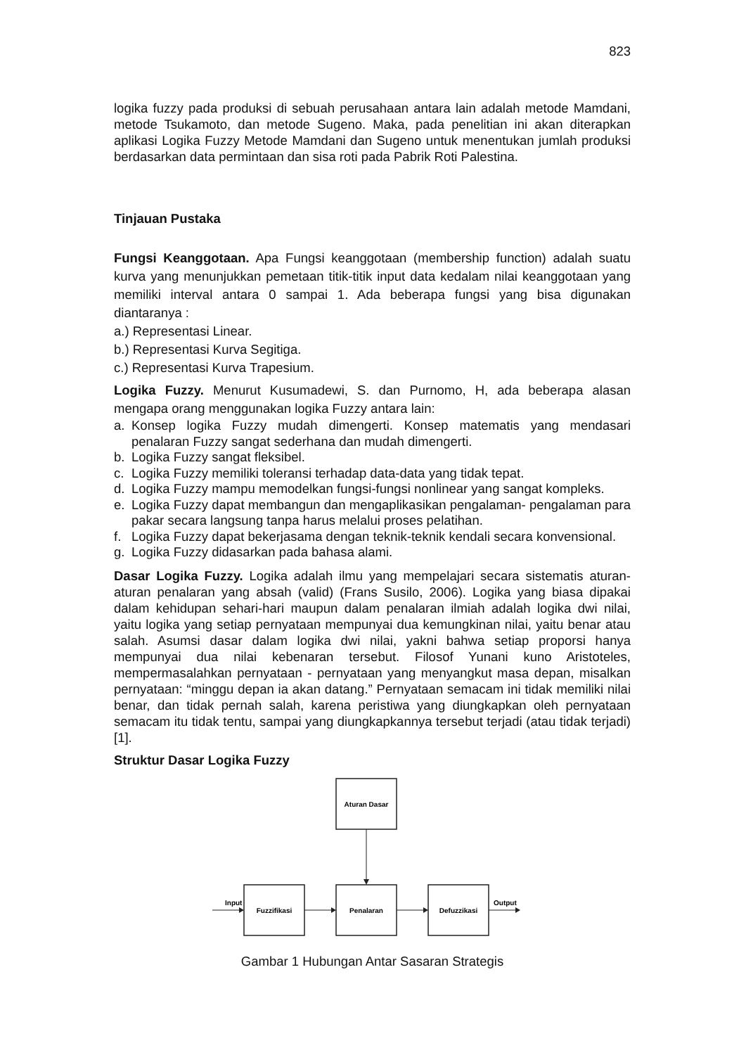823
logika fuzzy pada produksi di sebuah perusahaan antara lain adalah metode Mamdani, metode Tsukamoto, dan metode Sugeno. Maka, pada penelitian ini akan diterapkan aplikasi Logika Fuzzy Metode Mamdani dan Sugeno untuk menentukan jumlah produksi berdasarkan data permintaan dan sisa roti pada Pabrik Roti Palestina.
Tinjauan Pustaka
Fungsi Keanggotaan. Apa Fungsi keanggotaan (membership function) adalah suatu kurva yang menunjukkan pemetaan titik-titik input data kedalam nilai keanggotaan yang memiliki interval antara 0 sampai 1. Ada beberapa fungsi yang bisa digunakan diantaranya :
a.) Representasi Linear.
b.) Representasi Kurva Segitiga.
c.) Representasi Kurva Trapesium.
Logika Fuzzy. Menurut Kusumadewi, S. dan Purnomo, H, ada beberapa alasan mengapa orang menggunakan logika Fuzzy antara lain:
a. Konsep logika Fuzzy mudah dimengerti. Konsep matematis yang mendasari penalaran Fuzzy sangat sederhana dan mudah dimengerti.
b. Logika Fuzzy sangat fleksibel.
c. Logika Fuzzy memiliki toleransi terhadap data-data yang tidak tepat.
d. Logika Fuzzy mampu memodelkan fungsi-fungsi nonlinear yang sangat kompleks.
e. Logika Fuzzy dapat membangun dan mengaplikasikan pengalaman- pengalaman para pakar secara langsung tanpa harus melalui proses pelatihan.
f. Logika Fuzzy dapat bekerjasama dengan teknik-teknik kendali secara konvensional.
g. Logika Fuzzy didasarkan pada bahasa alami.
Dasar Logika Fuzzy. Logika adalah ilmu yang mempelajari secara sistematis aturan-aturan penalaran yang absah (valid) (Frans Susilo, 2006). Logika yang biasa dipakai dalam kehidupan sehari-hari maupun dalam penalaran ilmiah adalah logika dwi nilai, yaitu logika yang setiap pernyataan mempunyai dua kemungkinan nilai, yaitu benar atau salah. Asumsi dasar dalam logika dwi nilai, yakni bahwa setiap proporsi hanya mempunyai dua nilai kebenaran tersebut. Filosof Yunani kuno Aristoteles, mempermasalahkan pernyataan - pernyataan yang menyangkut masa depan, misalkan pernyataan: “minggu depan ia akan datang.” Pernyataan semacam ini tidak memiliki nilai benar, dan tidak pernah salah, karena peristiwa yang diungkapkan oleh pernyataan semacam itu tidak tentu, sampai yang diungkapkannya tersebut terjadi (atau tidak terjadi) [1].
Struktur Dasar Logika Fuzzy
Aturan Dasar
Fuzzifikasi
Penalaran
Defuzzikasi
Input
Output
Gambar 1 Hubungan Antar Sasaran Strategis